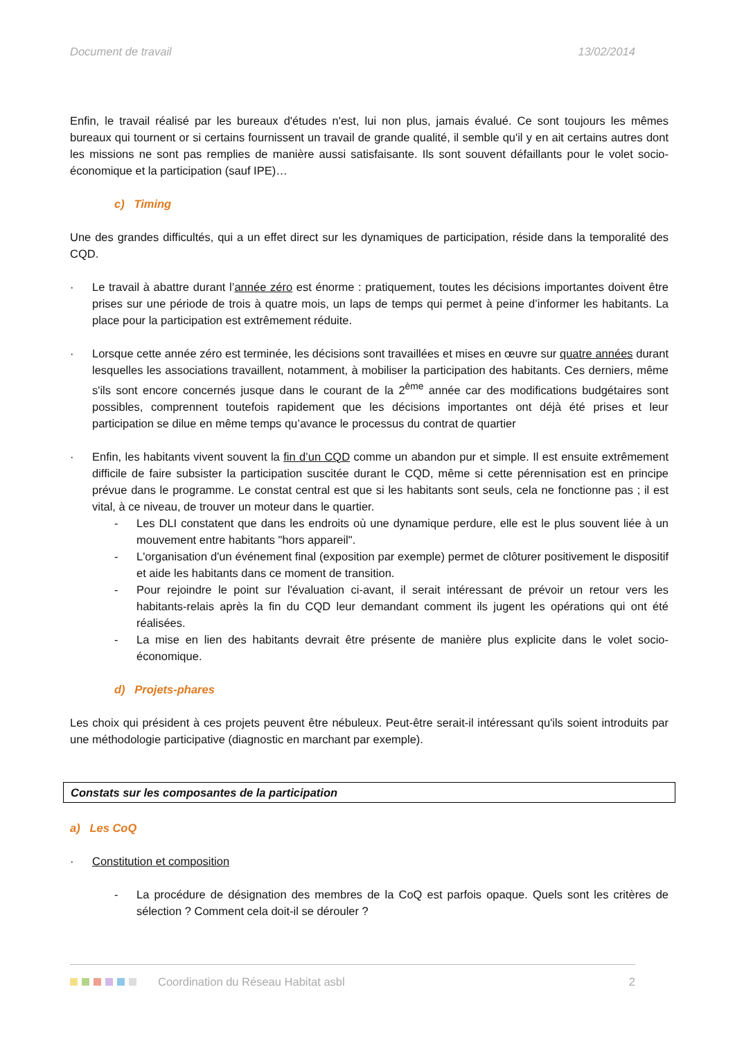Document de travail 13/02/2014
Enfin, le travail réalisé par les bureaux d'études n'est, lui non plus, jamais évalué. Ce sont toujours les mêmes bureaux qui tournent or si certains fournissent un travail de grande qualité, il semble qu'il y en ait certains autres dont les missions ne sont pas remplies de manière aussi satisfaisante. Ils sont souvent défaillants pour le volet socio-économique et la participation (sauf IPE)…
c) Timing
Une des grandes difficultés, qui a un effet direct sur les dynamiques de participation, réside dans la temporalité des CQD.
· Le travail à abattre durant l’année zéro est énorme : pratiquement, toutes les décisions importantes doivent être prises sur une période de trois à quatre mois, un laps de temps qui permet à peine d’informer les habitants. La place pour la participation est extrêmement réduite.
· Lorsque cette année zéro est terminée, les décisions sont travaillées et mises en œuvre sur quatre années durant lesquelles les associations travaillent, notamment, à mobiliser la participation des habitants. Ces derniers, même s'ils sont encore concernés jusque dans le courant de la 2<sup>ème</sup> année car des modifications budgétaires sont possibles, comprennent toutefois rapidement que les décisions importantes ont déjà été prises et leur participation se dilue en même temps qu’avance le processus du contrat de quartier
· Enfin, les habitants vivent souvent la fin d’un CQD comme un abandon pur et simple. Il est ensuite extrêmement difficile de faire subsister la participation suscitée durant le CQD, même si cette pérennisation est en principe prévue dans le programme. Le constat central est que si les habitants sont seuls, cela ne fonctionne pas ; il est vital, à ce niveau, de trouver un moteur dans le quartier.
- Les DLI constatent que dans les endroits où une dynamique perdure, elle est le plus souvent liée à un mouvement entre habitants "hors appareil".
- L'organisation d'un événement final (exposition par exemple) permet de clôturer positivement le dispositif et aide les habitants dans ce moment de transition.
- Pour rejoindre le point sur l'évaluation ci-avant, il serait intéressant de prévoir un retour vers les habitants-relais après la fin du CQD leur demandant comment ils jugent les opérations qui ont été réalisées.
- La mise en lien des habitants devrait être présente de manière plus explicite dans le volet socio-économique.
d) Projets-phares
Les choix qui président à ces projets peuvent être nébuleux. Peut-être serait-il intéressant qu'ils soient introduits par une méthodologie participative (diagnostic en marchant par exemple).
Constats sur les composantes de la participation
a) Les CoQ
· Constitution et composition
- La procédure de désignation des membres de la CoQ est parfois opaque. Quels sont les critères de sélection ? Comment cela doit-il se dérouler ?
Coordination du Réseau Habitat asbl 2